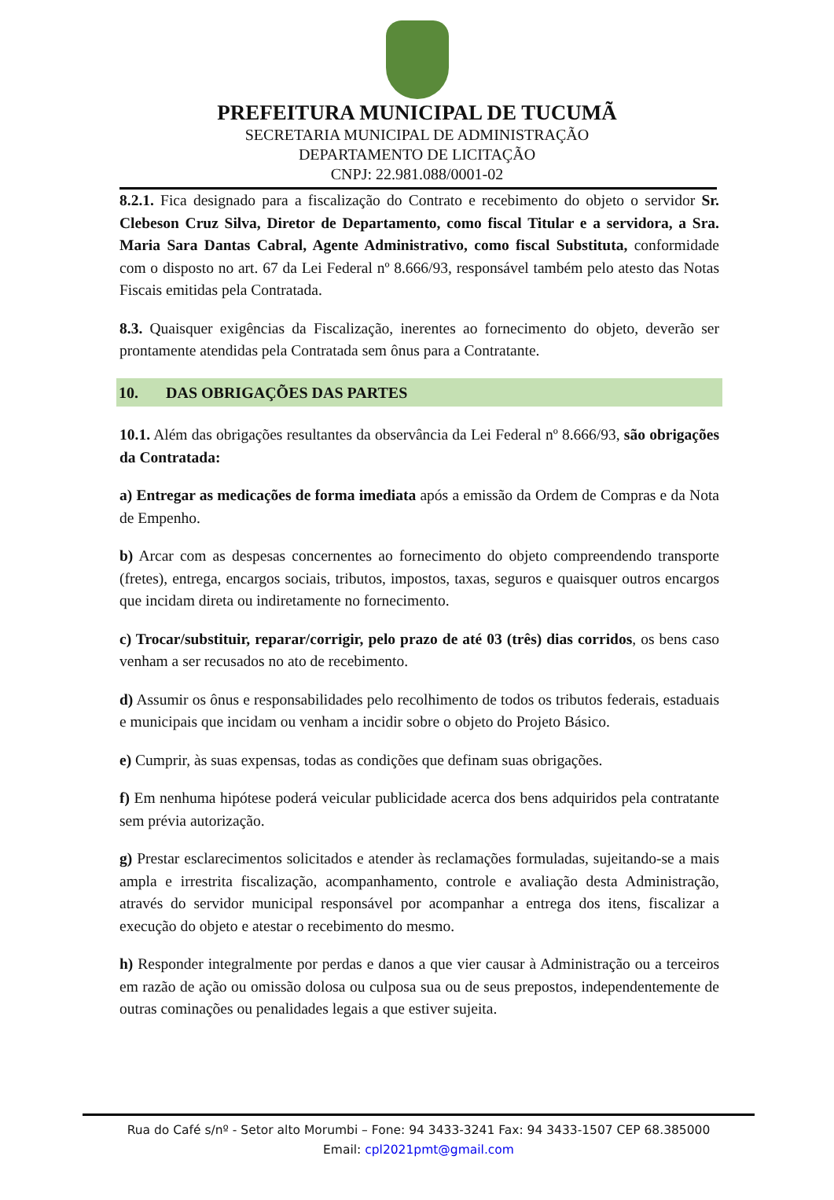PREFEITURA MUNICIPAL DE TUCUMÃ
SECRETARIA MUNICIPAL DE ADMINISTRAÇÃO
DEPARTAMENTO DE LICITAÇÃO
CNPJ: 22.981.088/0001-02
8.2.1. Fica designado para a fiscalização do Contrato e recebimento do objeto o servidor Sr. Clebeson Cruz Silva, Diretor de Departamento, como fiscal Titular e a servidora, a Sra. Maria Sara Dantas Cabral, Agente Administrativo, como fiscal Substituta, conformidade com o disposto no art. 67 da Lei Federal nº 8.666/93, responsável também pelo atesto das Notas Fiscais emitidas pela Contratada.
8.3. Quaisquer exigências da Fiscalização, inerentes ao fornecimento do objeto, deverão ser prontamente atendidas pela Contratada sem ônus para a Contratante.
10. DAS OBRIGAÇÕES DAS PARTES
10.1. Além das obrigações resultantes da observância da Lei Federal nº 8.666/93, são obrigações da Contratada:
a) Entregar as medicações de forma imediata após a emissão da Ordem de Compras e da Nota de Empenho.
b) Arcar com as despesas concernentes ao fornecimento do objeto compreendendo transporte (fretes), entrega, encargos sociais, tributos, impostos, taxas, seguros e quaisquer outros encargos que incidam direta ou indiretamente no fornecimento.
c) Trocar/substituir, reparar/corrigir, pelo prazo de até 03 (três) dias corridos, os bens caso venham a ser recusados no ato de recebimento.
d) Assumir os ônus e responsabilidades pelo recolhimento de todos os tributos federais, estaduais e municipais que incidam ou venham a incidir sobre o objeto do Projeto Básico.
e) Cumprir, às suas expensas, todas as condições que definam suas obrigações.
f) Em nenhuma hipótese poderá veicular publicidade acerca dos bens adquiridos pela contratante sem prévia autorização.
g) Prestar esclarecimentos solicitados e atender às reclamações formuladas, sujeitando-se a mais ampla e irrestrita fiscalização, acompanhamento, controle e avaliação desta Administração, através do servidor municipal responsável por acompanhar a entrega dos itens, fiscalizar a execução do objeto e atestar o recebimento do mesmo.
h) Responder integralmente por perdas e danos a que vier causar à Administração ou a terceiros em razão de ação ou omissão dolosa ou culposa sua ou de seus prepostos, independentemente de outras cominações ou penalidades legais a que estiver sujeita.
Rua do Café s/nº - Setor alto Morumbi – Fone: 94 3433-3241 Fax: 94 3433-1507 CEP 68.385000
Email: cpl2021pmt@gmail.com